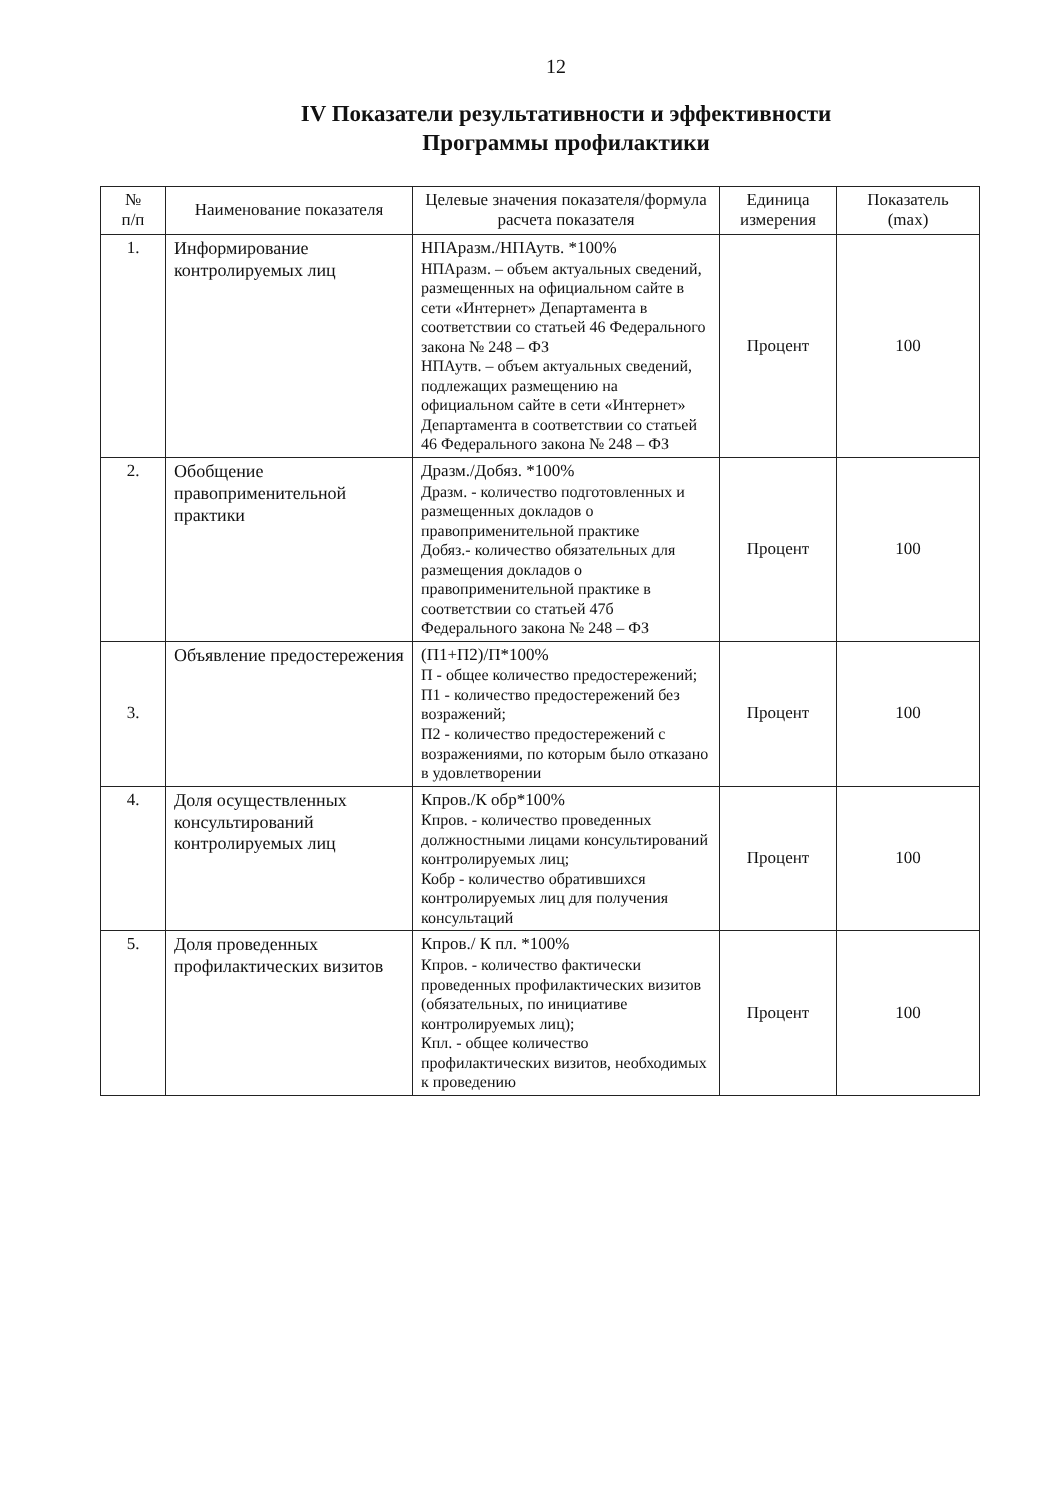12
IV Показатели результативности и эффективности
Программы профилактики
| № п/п | Наименование показателя | Целевые значения показателя/формула расчета показателя | Единица измерения | Показатель (max) |
| --- | --- | --- | --- | --- |
| 1. | Информирование контролируемых лиц | НПАразм./НПАутв. *100% НПАразм. – объем актуальных сведений, размещенных на официальном сайте в сети «Интернет» Департамента в соответствии со статьей 46 Федерального закона № 248 – ФЗ НПАутв. – объем актуальных сведений, подлежащих размещению на официальном сайте в сети «Интернет» Департамента в соответствии со статьей 46 Федерального закона № 248 – ФЗ | Процент | 100 |
| 2. | Обобщение правоприменительной практики | Дразм./Добяз. *100% Дразм. - количество подготовленных и размещенных докладов о правоприменительной практике Добяз.- количество обязательных для размещения докладов о правоприменительной практике в соответствии со статьей 47б Федерального закона № 248 – ФЗ | Процент | 100 |
| 3. | Объявление предостережения | (П1+П2)/П*100% П - общее количество предостережений; П1 - количество предостережений без возражений; П2 - количество предостережений с возражениями, по которым было отказано в удовлетворении | Процент | 100 |
| 4. | Доля осуществленных консультирований контролируемых лиц | Кпров./К обр*100% Кпров. - количество проведенных должностными лицами консультирований контролируемых лиц; Кобр - количество обратившихся контролируемых лиц для получения консультаций | Процент | 100 |
| 5. | Доля проведенных профилактических визитов | Кпров./ К пл. *100% Кпров. - количество фактически проведенных профилактических визитов (обязательных, по инициативе контролируемых лиц); Кпл. - общее количество профилактических визитов, необходимых к проведению | Процент | 100 |